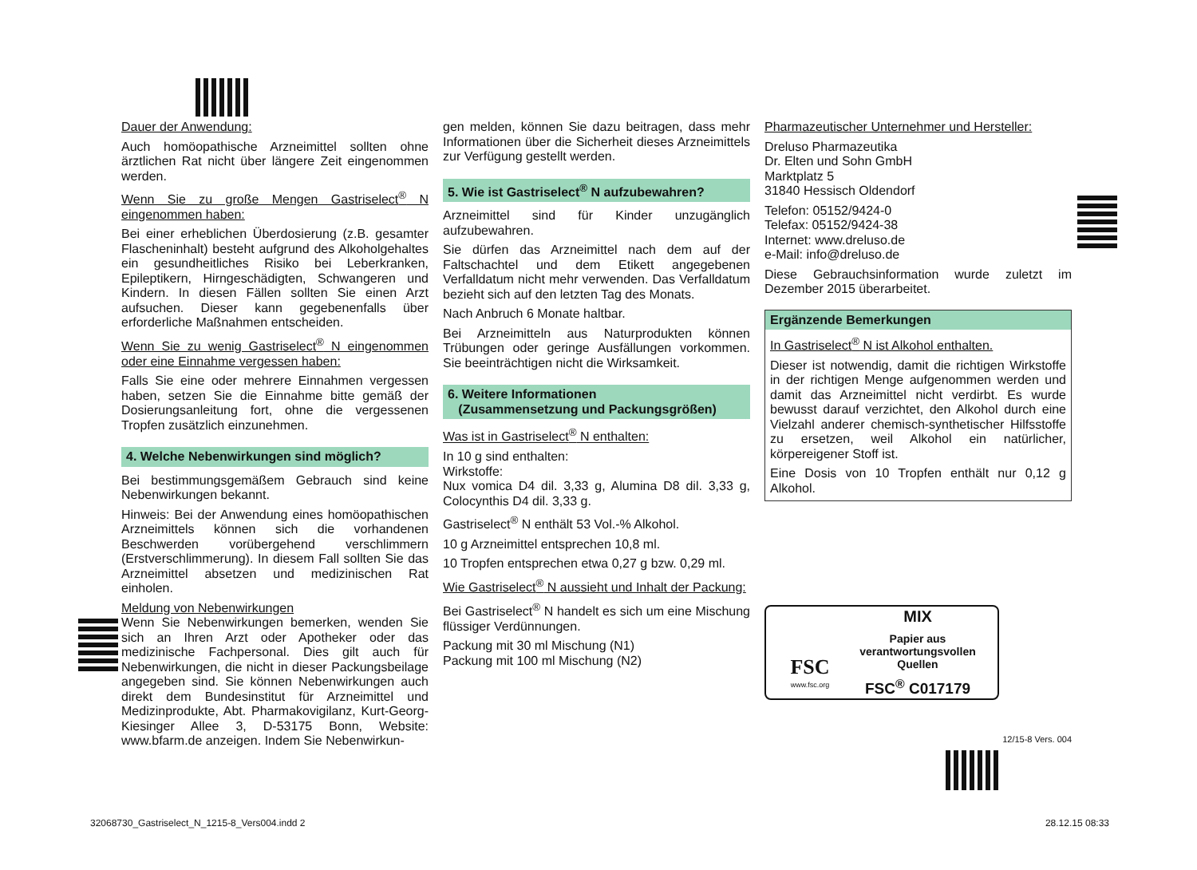Dauer der Anwendung:
Auch homöopathische Arzneimittel sollten ohne ärztlichen Rat nicht über längere Zeit eingenommen werden.
Wenn Sie zu große Mengen Gastriselect<sup>®</sup> N eingenommen haben:
Bei einer erheblichen Überdosierung (z.B. gesamter Flascheninhalt) besteht aufgrund des Alkoholgehaltes ein gesundheitliches Risiko bei Leberkranken, Epileptikern, Hirngeschädigten, Schwangeren und Kindern. In diesen Fällen sollten Sie einen Arzt aufsuchen. Dieser kann gegebenenfalls über erforderliche Maßnahmen entscheiden.
Wenn Sie zu wenig Gastriselect<sup>®</sup> N eingenommen oder eine Einnahme vergessen haben:
Falls Sie eine oder mehrere Einnahmen vergessen haben, setzen Sie die Einnahme bitte gemäß der Dosierungsanleitung fort, ohne die vergessenen Tropfen zusätzlich einzunehmen.
4. Welche Nebenwirkungen sind möglich?
Bei bestimmungsgemäßem Gebrauch sind keine Nebenwirkungen bekannt.
Hinweis: Bei der Anwendung eines homöopathischen Arzneimittels können sich die vorhandenen Beschwerden vorübergehend verschlimmern (Erstverschlimmerung). In diesem Fall sollten Sie das Arzneimittel absetzen und medizinischen Rat einholen.
Meldung von Nebenwirkungen
Wenn Sie Nebenwirkungen bemerken, wenden Sie sich an Ihren Arzt oder Apotheker oder das medizinische Fachpersonal. Dies gilt auch für Nebenwirkungen, die nicht in dieser Packungsbeilage angegeben sind. Sie können Nebenwirkungen auch direkt dem Bundesinstitut für Arzneimittel und Medizinprodukte, Abt. Pharmakovigilanz, Kurt-Georg-Kiesinger Allee 3, D-53175 Bonn, Website: www.bfarm.de anzeigen. Indem Sie Nebenwirkun-
gen melden, können Sie dazu beitragen, dass mehr Informationen über die Sicherheit dieses Arzneimittels zur Verfügung gestellt werden.
5. Wie ist Gastriselect<sup>®</sup> N aufzubewahren?
Arzneimittel sind für Kinder unzugänglich aufzubewahren.
Sie dürfen das Arzneimittel nach dem auf der Faltschachtel und dem Etikett angegebenen Verfalldatum nicht mehr verwenden. Das Verfalldatum bezieht sich auf den letzten Tag des Monats.
Nach Anbruch 6 Monate haltbar.
Bei Arzneimitteln aus Naturprodukten können Trübungen oder geringe Ausfällungen vorkommen. Sie beeinträchtigen nicht die Wirksamkeit.
6. Weitere Informationen
(Zusammensetzung und Packungsgrößen)
Was ist in Gastriselect<sup>®</sup> N enthalten:
In 10 g sind enthalten:
Wirkstoffe:
Nux vomica D4 dil. 3,33 g, Alumina D8 dil. 3,33 g, Colocynthis D4 dil. 3,33 g.
Gastriselect<sup>®</sup> N enthält 53 Vol.-% Alkohol.
10 g Arzneimittel entsprechen 10,8 ml.
10 Tropfen entsprechen etwa 0,27 g bzw. 0,29 ml.
Wie Gastriselect<sup>®</sup> N aussieht und Inhalt der Packung:
Bei Gastriselect<sup>®</sup> N handelt es sich um eine Mischung flüssiger Verdünnungen.
Packung mit 30 ml Mischung (N1)
Packung mit 100 ml Mischung (N2)
Pharmazeutischer Unternehmer und Hersteller:
Dreluso Pharmazeutika
Dr. Elten und Sohn GmbH
Marktplatz 5
31840 Hessisch Oldendorf
Telefon: 05152/9424-0
Telefax: 05152/9424-38
Internet: www.dreluso.de
e-Mail: info@dreluso.de
Diese Gebrauchsinformation wurde zuletzt im Dezember 2015 überarbeitet.
Ergänzende Bemerkungen
In Gastriselect<sup>®</sup> N ist Alkohol enthalten.
Dieser ist notwendig, damit die richtigen Wirkstoffe in der richtigen Menge aufgenommen werden und damit das Arzneimittel nicht verdirbt. Es wurde bewusst darauf verzichtet, den Alkohol durch eine Vielzahl anderer chemisch-synthetischer Hilfsstoffe zu ersetzen, weil Alkohol ein natürlicher, körpereigener Stoff ist.
Eine Dosis von 10 Tropfen enthält nur 0,12 g Alkohol.
FSC
www.fsc.org
MIX
Papier aus verantwortungsvollen Quellen
FSC<sup>®</sup> C017179
12/15-8 Vers. 004
32068730_Gastriselect_N_1215-8_Vers004.indd 2
28.12.15 08:33